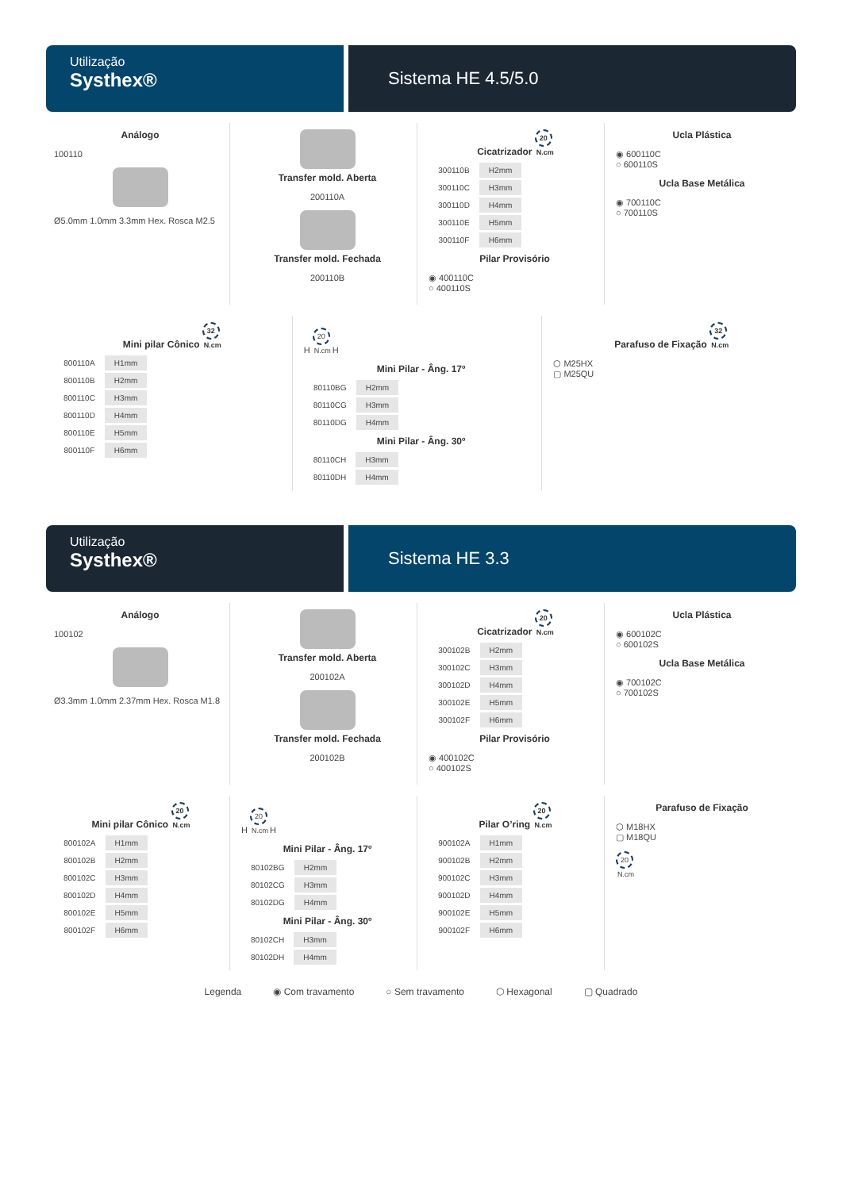Utilização
Systhex®
Sistema HE 4.5/5.0
Análogo
100110
Ø5.0mm 1.0mm 3.3mm Hex. Rosca M2.5
Transfer mold. Aberta
200110A
Transfer mold. Fechada
200110B
Cicatrizador 20 N.cm
| 300110B | H2mm |
| 300110C | H3mm |
| 300110D | H4mm |
| 300110E | H5mm |
| 300110F | H6mm |
Pilar Provisório
◉ 400110C
○ 400110S
Ucla Plástica
◉ 600110C
○ 600110S
Ucla Base Metálica
◉ 700110C
○ 700110S
Mini pilar Cônico 32 N.cm
| 800110A | H1mm |
| 800110B | H2mm |
| 800110C | H3mm |
| 800110D | H4mm |
| 800110E | H5mm |
| 800110F | H6mm |
H 20 N.cm H
Mini Pilar - Âng. 17º
| 80110BG | H2mm |
| 80110CG | H3mm |
| 80110DG | H4mm |
Mini Pilar - Âng. 30º
| 80110CH | H3mm |
| 80110DH | H4mm |
Parafuso de Fixação 32 N.cm
⬡ M25HX
▢ M25QU
Utilização
Systhex®
Sistema HE 3.3
Análogo
100102
Ø3.3mm 1.0mm 2.37mm Hex. Rosca M1.8
Transfer mold. Aberta
200102A
Transfer mold. Fechada
200102B
Cicatrizador 20 N.cm
| 300102B | H2mm |
| 300102C | H3mm |
| 300102D | H4mm |
| 300102E | H5mm |
| 300102F | H6mm |
Pilar Provisório
◉ 400102C
○ 400102S
Ucla Plástica
◉ 600102C
○ 600102S
Ucla Base Metálica
◉ 700102C
○ 700102S
Mini pilar Cônico 20 N.cm
| 800102A | H1mm |
| 800102B | H2mm |
| 800102C | H3mm |
| 800102D | H4mm |
| 800102E | H5mm |
| 800102F | H6mm |
H 20 N.cm H
Mini Pilar - Âng. 17º
| 80102BG | H2mm |
| 80102CG | H3mm |
| 80102DG | H4mm |
Mini Pilar - Âng. 30º
| 80102CH | H3mm |
| 80102DH | H4mm |
Pilar O’ring 20 N.cm
| 900102A | H1mm |
| 900102B | H2mm |
| 900102C | H3mm |
| 900102D | H4mm |
| 900102E | H5mm |
| 900102F | H6mm |
Parafuso de Fixação
⬡ M18HX
▢ M18QU
20 N.cm
Legenda ◉ Com travamento ○ Sem travamento ⬡ Hexagonal ▢ Quadrado